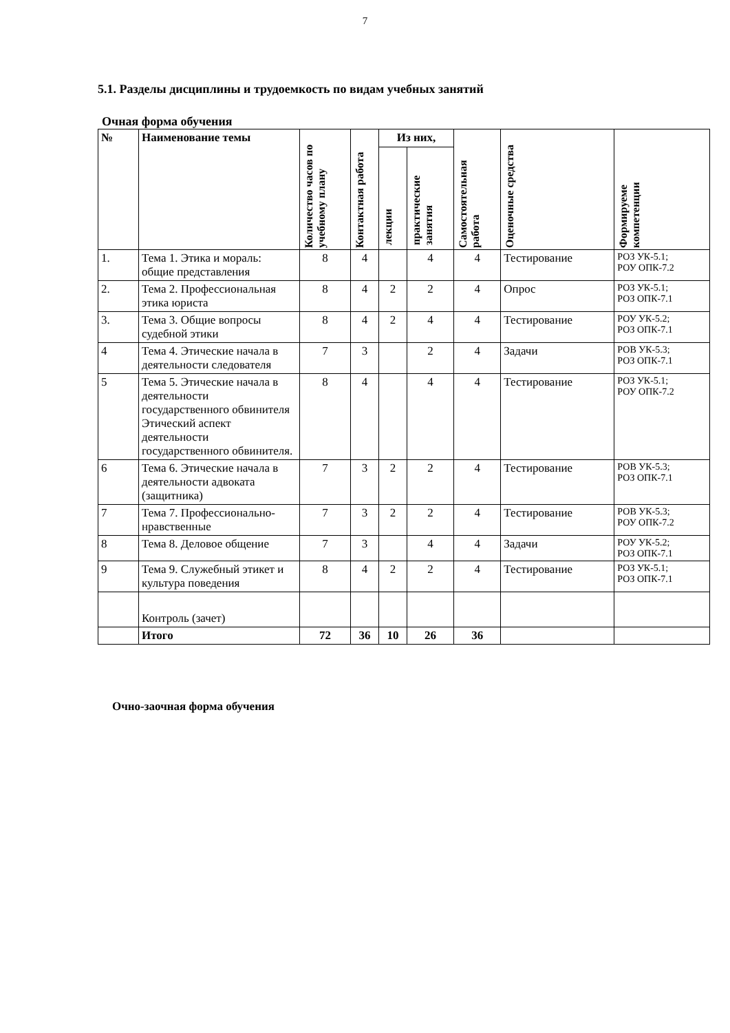7
5.1. Разделы дисциплины и трудоемкость по видам учебных занятий
Очная форма обучения
| № | Наименование темы | Количество часов по учебному плану | Контактная работа | Из них, | | Самостоятельная работа | Оценочные средства | Формируеме компетенции |
| --- | --- | --- | --- | --- | --- | --- | --- | --- |
| | | | | лекции | практические занятия | | | |
| 1. | Тема 1. Этика и мораль: общие представления | 8 | 4 | | 4 | 4 | Тестирование | РОЗ УК-5.1; РОУ ОПК-7.2 |
| 2. | Тема 2. Профессиональная этика юриста | 8 | 4 | 2 | 2 | 4 | Опрос | РОЗ УК-5.1; РОЗ ОПК-7.1 |
| 3. | Тема 3. Общие вопросы судебной этики | 8 | 4 | 2 | 4 | 4 | Тестирование | РОУ УК-5.2; РОЗ ОПК-7.1 |
| 4 | Тема 4. Этические начала в деятельности следователя | 7 | 3 | | 2 | 4 | Задачи | РОВ УК-5.3; РОЗ ОПК-7.1 |
| 5 | Тема 5. Этические начала в деятельности государственного обвинителя Этический аспект деятельности государственного обвинителя. | 8 | 4 | | 4 | 4 | Тестирование | РОЗ УК-5.1; РОУ ОПК-7.2 |
| 6 | Тема 6. Этические начала в деятельности адвоката (защитника) | 7 | 3 | 2 | 2 | 4 | Тестирование | РОВ УК-5.3; РОЗ ОПК-7.1 |
| 7 | Тема 7. Профессионально-нравственные | 7 | 3 | 2 | 2 | 4 | Тестирование | РОВ УК-5.3; РОУ ОПК-7.2 |
| 8 | Тема 8. Деловое общение | 7 | 3 | | 4 | 4 | Задачи | РОУ УК-5.2; РОЗ ОПК-7.1 |
| 9 | Тема 9. Служебный этикет и культура поведения | 8 | 4 | 2 | 2 | 4 | Тестирование | РОЗ УК-5.1; РОЗ ОПК-7.1 |
| | Контроль (зачет) | | | | | | | |
| | Итого | 72 | 36 | 10 | 26 | 36 | | |
Очно-заочная форма обучения